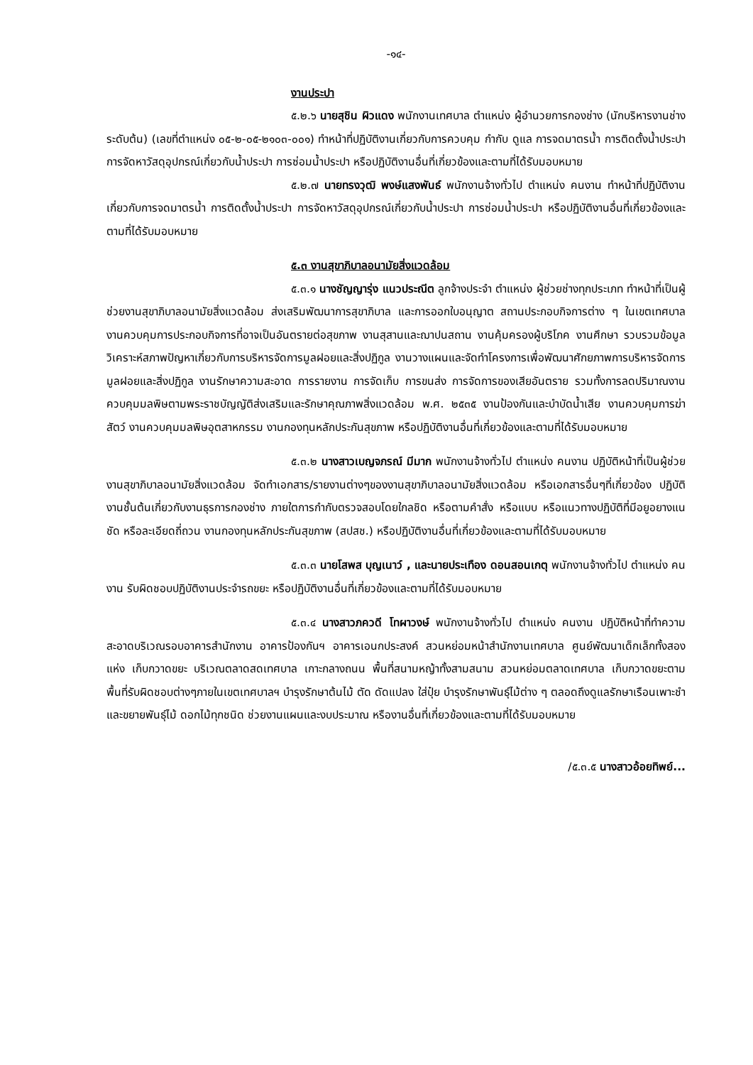-๑๔-
งานประปา
๕.๒.๖ นายสุชิน ผิวแดง พนักงานเทศบาล ตำแหน่ง ผู้อำนวยการกองช่าง (นักบริหารงานช่าง ระดับต้น) (เลขที่ตำแหน่ง ๐๕-๒-๐๕-๒๑๐๓-๐๐๑) ทำหน้าที่ปฏิบัติงานเกี่ยวกับการควบคุม กำกับ ดูแล การจดมาตรน้ำ การติดตั้งน้ำประปา การจัดหาวัสดุอุปกรณ์เกี่ยวกับน้ำประปา การซ่อมน้ำประปา หรือปฏิบัติงานอื่นที่เกี่ยวข้องและตามที่ได้รับมอบหมาย
๕.๒.๗ นายทรงวุฒิ พงษ์แสงพันธ์ พนักงานจ้างทั่วไป ตำแหน่ง คนงาน ทำหน้าที่ปฏิบัติงานเกี่ยวกับการจดมาตรน้ำ การติดตั้งน้ำประปา การจัดหาวัสดุอุปกรณ์เกี่ยวกับน้ำประปา การซ่อมน้ำประปา หรือปฏิบัติงานอื่นที่เกี่ยวข้องและตามที่ได้รับมอบหมาย
๕.๓ งานสุขาภิบาลอนามัยสิ่งแวดล้อม
๕.๓.๑ นางชัญญารุ่ง แนวประณีต ลูกจ้างประจำ ตำแหน่ง ผู้ช่วยช่างทุกประเภท ทำหน้าที่เป็นผู้ช่วยงานสุขาภิบาลอนามัยสิ่งแวดล้อม ส่งเสริมพัฒนาการสุขาภิบาล และการออกใบอนุญาต สถานประกอบกิจการต่าง ๆ ในเขตเทศบาล งานควบคุมการประกอบกิจการที่อาจเป็นอันตรายต่อสุขภาพ งานสุสานและฌาปนสถาน งานคุ้มครองผู้บริโภค งานศึกษา รวบรวมข้อมูล วิเคราะห์สภาพปัญหาเกี่ยวกับการบริหารจัดการมูลฝอยและสิ่งปฏิกูล งานวางแผนและจัดทำโครงการเพื่อพัฒนาศักยภาพการบริหารจัดการมูลฝอยและสิ่งปฏิกูล งานรักษาความสะอาด การรายงาน การจัดเก็บ การขนส่ง การจัดการของเสียอันตราย รวมทั้งการลดปริมาณงานควบคุมมลพิษตามพระราชบัญญัติส่งเสริมและรักษาคุณภาพสิ่งแวดล้อม พ.ศ. ๒๕๓๕ งานป้องกันและบำบัดน้ำเสีย งานควบคุมการฆ่าสัตว์ งานควบคุมมลพิษอุตสาหกรรม งานกองทุนหลักประกันสุขภาพ หรือปฏิบัติงานอื่นที่เกี่ยวข้องและตามที่ได้รับมอบหมาย
๕.๓.๒ นางสาวเบญจภรณ์ มีมาก พนักงานจ้างทั่วไป ตำแหน่ง คนงาน ปฏิบัติหน้าที่เป็นผู้ช่วยงานสุขาภิบาลอนามัยสิ่งแวดล้อม จัดทำเอกสาร/รายงานต่างๆของงานสุขาภิบาลอนามัยสิ่งแวดล้อม หรือเอกสารอื่นๆที่เกี่ยวข้อง ปฏิบัติงานชั้นต้นเกี่ยวกับงานธุรการกองช่าง ภายใตการกำกับตรวจสอบโดยใกลชิด หรือตามคำสั่ง หรือแบบ หรือแนวทางปฏิบัติที่มีอยูอยางแนชัด หรือละเอียดถี่ถวน งานกองทุนหลักประกันสุขภาพ (สปสช.) หรือปฏิบัติงานอื่นที่เกี่ยวข้องและตามที่ได้รับมอบหมาย
๕.๓.๓ นายโสพส บุญเนาว์ , และนายประเทือง ดอนสอนเกตุ พนักงานจ้างทั่วไป ตำแหน่ง คนงาน รับผิดชอบปฏิบัติงานประจำรถขยะ หรือปฏิบัติงานอื่นที่เกี่ยวข้องและตามที่ได้รับมอบหมาย
๕.๓.๔ นางสาวภควดี โทผาวงษ์ พนักงานจ้างทั่วไป ตำแหน่ง คนงาน ปฏิบัติหน้าที่ทำความสะอาดบริเวณรอบอาคารสำนักงาน อาคารป้องกันฯ อาคารเอนกประสงค์ สวนหย่อมหน้าสำนักงานเทศบาล ศูนย์พัฒนาเด็กเล็กทั้งสองแห่ง เก็บกวาดขยะ บริเวณตลาดสดเทศบาล เกาะกลางถนน พื้นที่สนามหญ้าทั้งสามสนาม สวนหย่อมตลาดเทศบาล เก็บกวาดขยะตามพื้นที่รับผิดชอบต่างๆภายในเขตเทศบาลฯ บำรุงรักษาต้นไม้ ตัด ดัดแปลง ใส่ปุ๋ย บำรุงรักษาพันธุ์ไม้ต่าง ๆ ตลอดถึงดูแลรักษาเรือนเพาะชำและขยายพันธุ์ไม้ ดอกไม้ทุกชนิด ช่วยงานแผนและงบประมาณ หรืองานอื่นที่เกี่ยวข้องและตามที่ได้รับมอบหมาย
/๕.๓.๕ นางสาวอ้อยทิพย์...